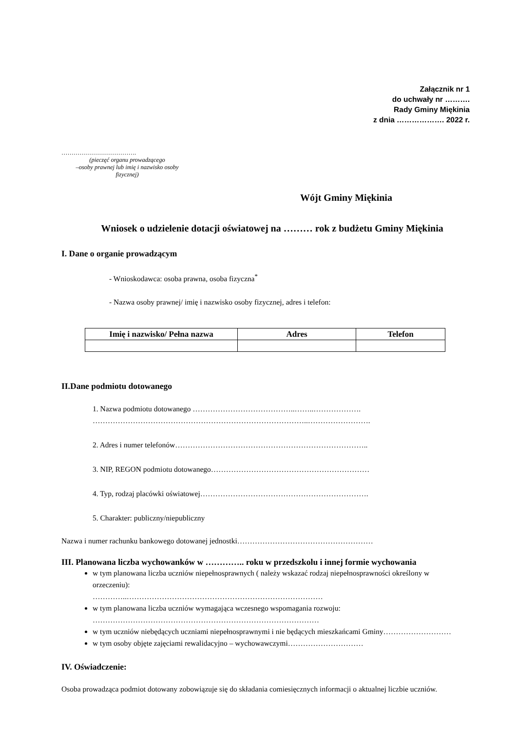Załącznik nr 1
do uchwały nr ……….
Rady Gminy Miękinia
z dnia ………………. 2022 r.
……………………………….
(pieczęć organu prowadzącego
–osoby prawnej lub imię i nazwisko osoby
fizycznej)
Wójt Gminy Miękinia
Wniosek o udzielenie dotacji oświatowej na ……… rok z budżetu Gminy Miękinia
I. Dane o organie prowadzącym
- Wnioskodawca: osoba prawna, osoba fizyczna<sup>*</sup>
- Nazwa osoby prawnej/ imię i nazwisko osoby fizycznej, adres i telefon:
| Imię i nazwisko/ Pełna nazwa | Adres | Telefon |
| --- | --- | --- |
II.Dane podmiotu dotowanego
1. Nazwa podmiotu dotowanego …………………………………..……..……………….
…………………………………………………………………………..…………………….
2. Adres i numer telefonów…………………………………………………………………..
3. NIP, REGON podmiotu dotowanego………………………………………………………
4. Typ, rodzaj placówki oświatowej………………………………………………………….
5. Charakter: publiczny/niepubliczny
Nazwa i numer rachunku bankowego dotowanej jednostki………………………………………………
III. Planowana liczba wychowanków w ………….. roku w przedszkolu i innej formie wychowania
w tym planowana liczba uczniów niepełnosprawnych ( należy wskazać rodzaj niepełnosprawności określony w orzeczeniu):
…………..……………………………………………………………………
w tym planowana liczba uczniów wymagająca wczesnego wspomagania rozwoju:
………………………………………………………………………………
w tym uczniów niebędących uczniami niepełnosprawnymi i nie będących mieszkańcami Gminy………………………
w tym osoby objęte zajęciami rewalidacyjno – wychowawczymi…………………………
IV. Oświadczenie:
Osoba prowadząca podmiot dotowany zobowiązuje się do składania comiesięcznych informacji o aktualnej liczbie uczniów.